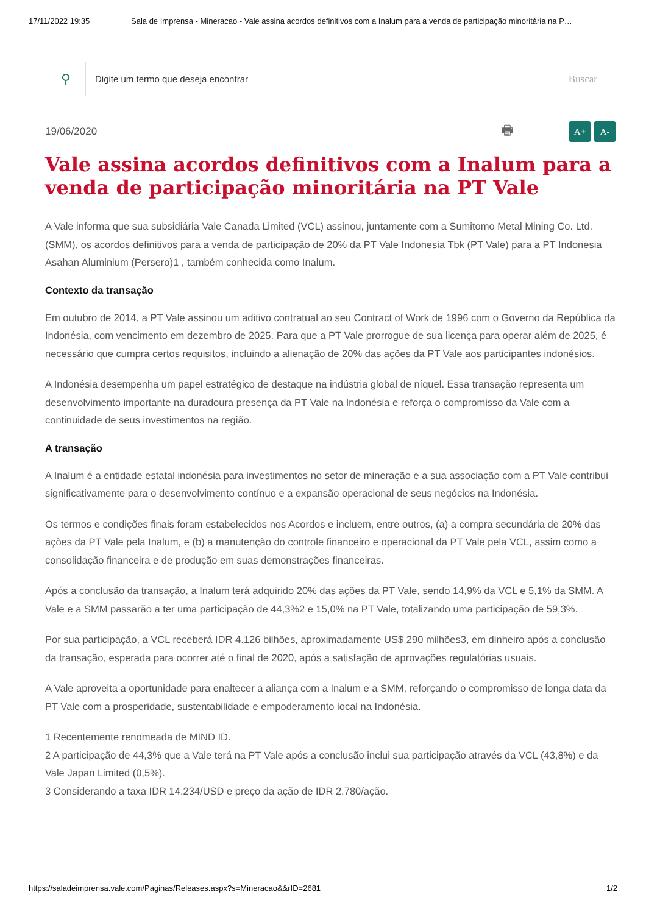17/11/2022 19:35 Sala de Imprensa - Mineracao - Vale assina acordos definitivos com a Inalum para a venda de participação minoritária na P…
⚲
Digite um termo que deseja encontrar
Buscar
19/06/2020
🖶 A+ A-
Vale assina acordos definitivos com a Inalum para a venda de participação minoritária na PT Vale
A Vale informa que sua subsidiária Vale Canada Limited (VCL) assinou, juntamente com a Sumitomo Metal Mining Co. Ltd. (SMM), os acordos definitivos para a venda de participação de 20% da PT Vale Indonesia Tbk (PT Vale) para a PT Indonesia Asahan Aluminium (Persero)1 , também conhecida como Inalum.
Contexto da transação
Em outubro de 2014, a PT Vale assinou um aditivo contratual ao seu Contract of Work de 1996 com o Governo da República da Indonésia, com vencimento em dezembro de 2025. Para que a PT Vale prorrogue de sua licença para operar além de 2025, é necessário que cumpra certos requisitos, incluindo a alienação de 20% das ações da PT Vale aos participantes indonésios.
A Indonésia desempenha um papel estratégico de destaque na indústria global de níquel. Essa transação representa um desenvolvimento importante na duradoura presença da PT Vale na Indonésia e reforça o compromisso da Vale com a continuidade de seus investimentos na região.
A transação
A Inalum é a entidade estatal indonésia para investimentos no setor de mineração e a sua associação com a PT Vale contribui significativamente para o desenvolvimento contínuo e a expansão operacional de seus negócios na Indonésia.
Os termos e condições finais foram estabelecidos nos Acordos e incluem, entre outros, (a) a compra secundária de 20% das ações da PT Vale pela Inalum, e (b) a manutenção do controle financeiro e operacional da PT Vale pela VCL, assim como a consolidação financeira e de produção em suas demonstrações financeiras.
Após a conclusão da transação, a Inalum terá adquirido 20% das ações da PT Vale, sendo 14,9% da VCL e 5,1% da SMM. A Vale e a SMM passarão a ter uma participação de 44,3%2 e 15,0% na PT Vale, totalizando uma participação de 59,3%.
Por sua participação, a VCL receberá IDR 4.126 bilhões, aproximadamente US$ 290 milhões3, em dinheiro após a conclusão da transação, esperada para ocorrer até o final de 2020, após a satisfação de aprovações regulatórias usuais.
A Vale aproveita a oportunidade para enaltecer a aliança com a Inalum e a SMM, reforçando o compromisso de longa data da PT Vale com a prosperidade, sustentabilidade e empoderamento local na Indonésia.
1 Recentemente renomeada de MIND ID.
2 A participação de 44,3% que a Vale terá na PT Vale após a conclusão inclui sua participação através da VCL (43,8%) e da Vale Japan Limited (0,5%).
3 Considerando a taxa IDR 14.234/USD e preço da ação de IDR 2.780/ação.
https://saladeimprensa.vale.com/Paginas/Releases.aspx?s=Mineracao&&rID=2681 1/2